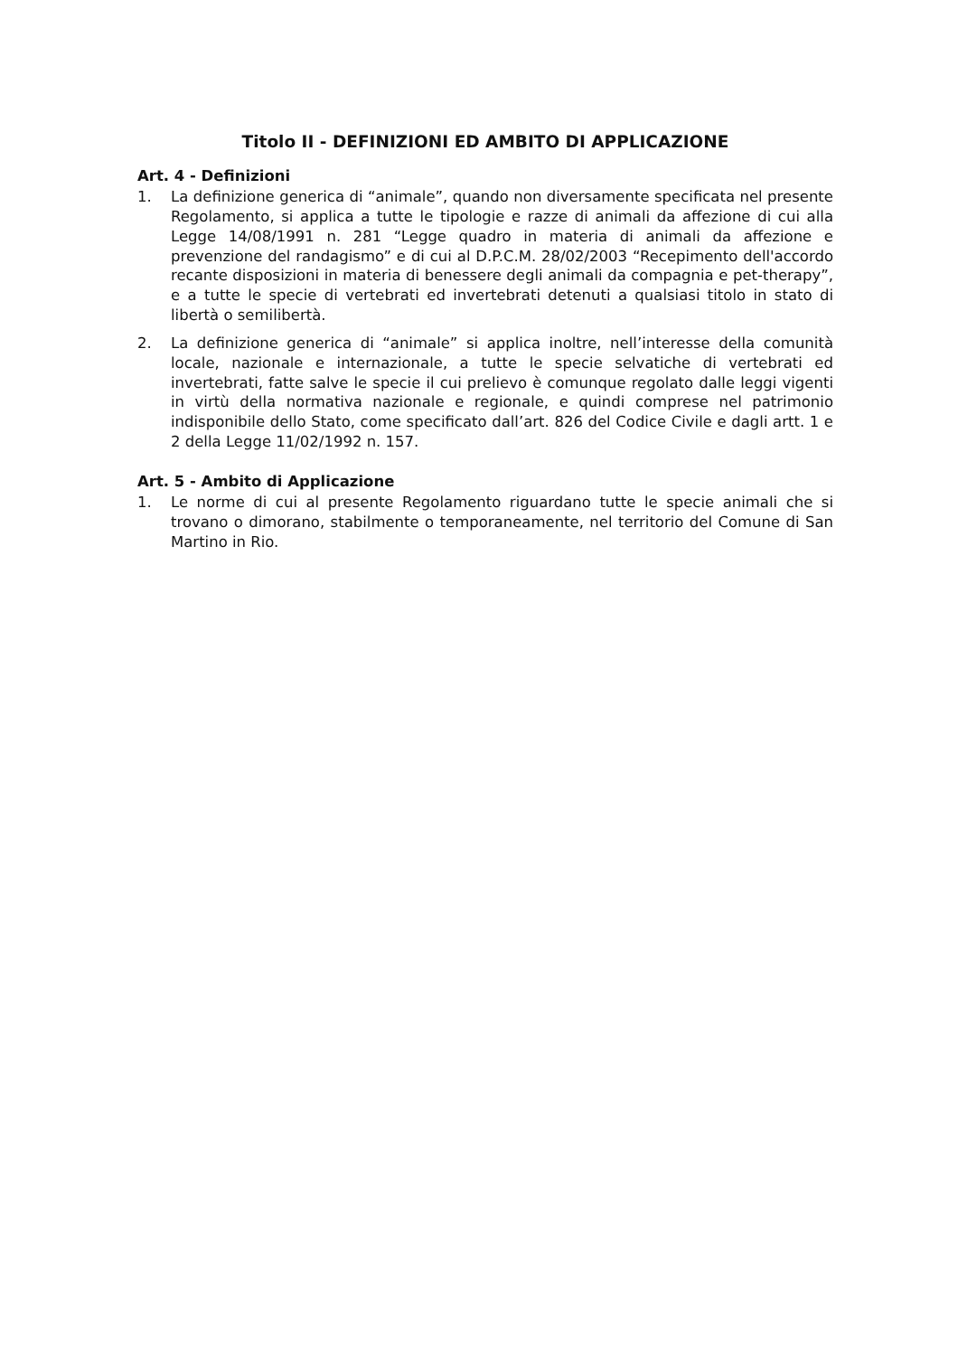Titolo II - DEFINIZIONI ED AMBITO DI APPLICAZIONE
Art. 4 - Definizioni
1. La definizione generica di “animale”, quando non diversamente specificata nel presente Regolamento, si applica a tutte le tipologie e razze di animali da affezione di cui alla Legge 14/08/1991 n. 281 “Legge quadro in materia di animali da affezione e prevenzione del randagismo” e di cui al D.P.C.M. 28/02/2003 “Recepimento dell'accordo recante disposizioni in materia di benessere degli animali da compagnia e pet-therapy”, e a tutte le specie di vertebrati ed invertebrati detenuti a qualsiasi titolo in stato di libertà o semilibertà.
2. La definizione generica di “animale” si applica inoltre, nell’interesse della comunità locale, nazionale e internazionale, a tutte le specie selvatiche di vertebrati ed invertebrati, fatte salve le specie il cui prelievo è comunque regolato dalle leggi vigenti in virtù della normativa nazionale e regionale, e quindi comprese nel patrimonio indisponibile dello Stato, come specificato dall’art. 826 del Codice Civile e dagli artt. 1 e 2 della Legge 11/02/1992 n. 157.
Art. 5 - Ambito di Applicazione
1. Le norme di cui al presente Regolamento riguardano tutte le specie animali che si trovano o dimorano, stabilmente o temporaneamente, nel territorio del Comune di San Martino in Rio.